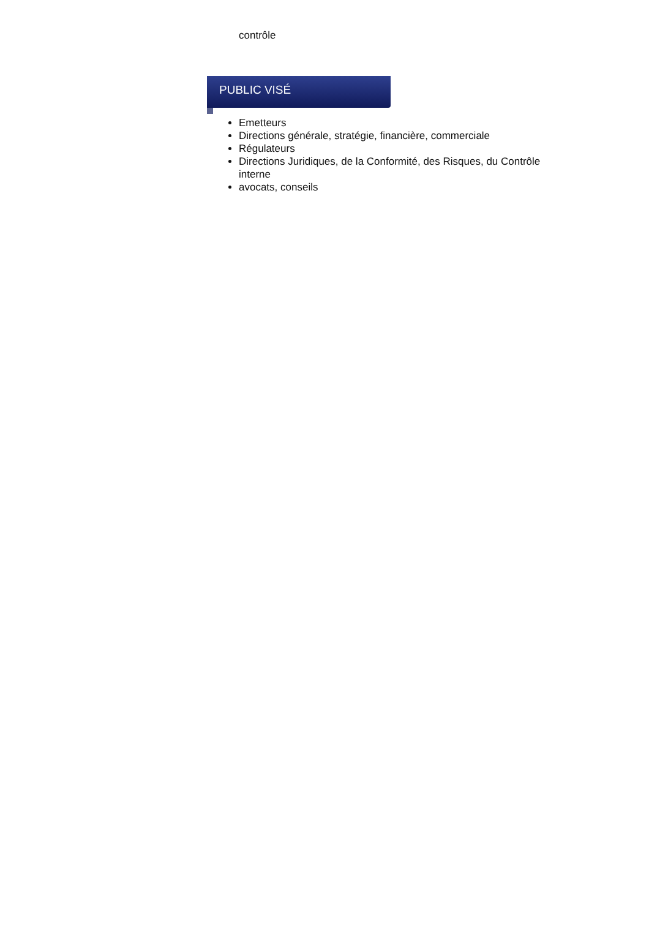contrôle
PUBLIC VISÉ
Emetteurs
Directions générale, stratégie, financière, commerciale
Régulateurs
Directions Juridiques, de la Conformité, des Risques, du Contrôle interne
avocats, conseils